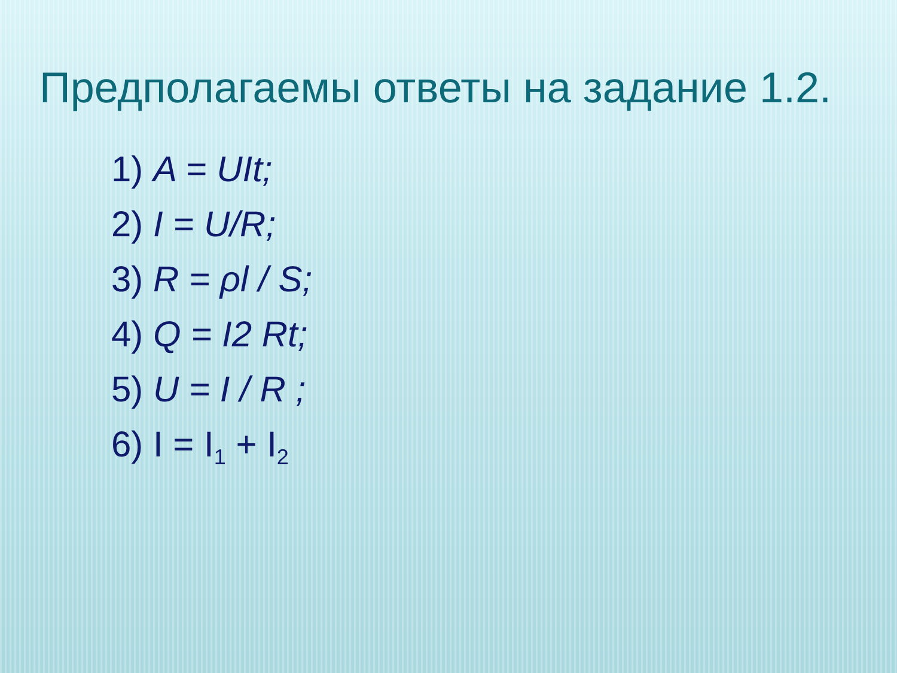Предполагаемы ответы на задание 1.2.
1) A = UIt;
2) I = U/R;
3) R = ρl / S;
4) Q = I2 Rt;
5) U = I / R ;
6) I = I<sub>1</sub> + I<sub>2</sub>